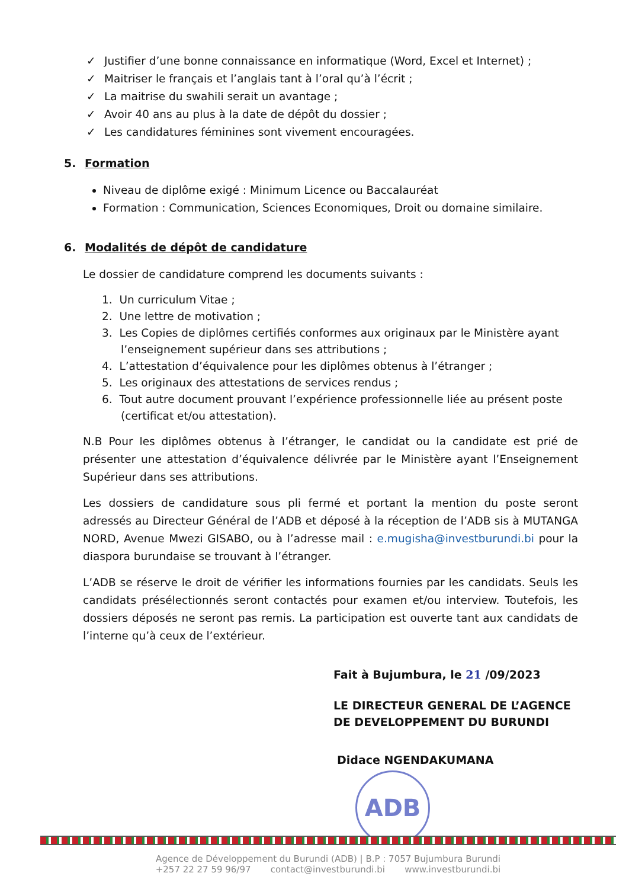✓ Justifier d’une bonne connaissance en informatique (Word, Excel et Internet) ;
✓ Maitriser le français et l’anglais tant à l’oral qu’à l’écrit ;
✓ La maitrise du swahili serait un avantage ;
✓ Avoir 40 ans au plus à la date de dépôt du dossier ;
✓ Les candidatures féminines sont vivement encouragées.
5. Formation
Niveau de diplôme exigé : Minimum Licence ou Baccalauréat
Formation : Communication, Sciences Economiques, Droit ou domaine similaire.
6. Modalités de dépôt de candidature
Le dossier de candidature comprend les documents suivants :
1. Un curriculum Vitae ;
2. Une lettre de motivation ;
3. Les Copies de diplômes certifiés conformes aux originaux par le Ministère ayant l’enseignement supérieur dans ses attributions ;
4. L’attestation d’équivalence pour les diplômes obtenus à l’étranger ;
5. Les originaux des attestations de services rendus ;
6. Tout autre document prouvant l’expérience professionnelle liée au présent poste (certificat et/ou attestation).
N.B Pour les diplômes obtenus à l’étranger, le candidat ou la candidate est prié de présenter une attestation d’équivalence délivrée par le Ministère ayant l’Enseignement Supérieur dans ses attributions.
Les dossiers de candidature sous pli fermé et portant la mention du poste seront adressés au Directeur Général de l’ADB et déposé à la réception de l’ADB sis à MUTANGA NORD, Avenue Mwezi GISABO, ou à l’adresse mail : e.mugisha@investburundi.bi pour la diaspora burundaise se trouvant à l’étranger.
L’ADB se réserve le droit de vérifier les informations fournies par les candidats. Seuls les candidats présélectionnés seront contactés pour examen et/ou interview. Toutefois, les dossiers déposés ne seront pas remis. La participation est ouverte tant aux candidats de l’interne qu’à ceux de l’extérieur.
Fait à Bujumbura, le 21 /09/2023
LE DIRECTEUR GENERAL DE L’AGENCE
DE DEVELOPPEMENT DU BURUNDI
Didace NGENDAKUMANA
ADB
Agence de Développement du Burundi (ADB) | B.P : 7057 Bujumbura Burundi
+257 22 27 59 96/97 contact@investburundi.bi www.investburundi.bi